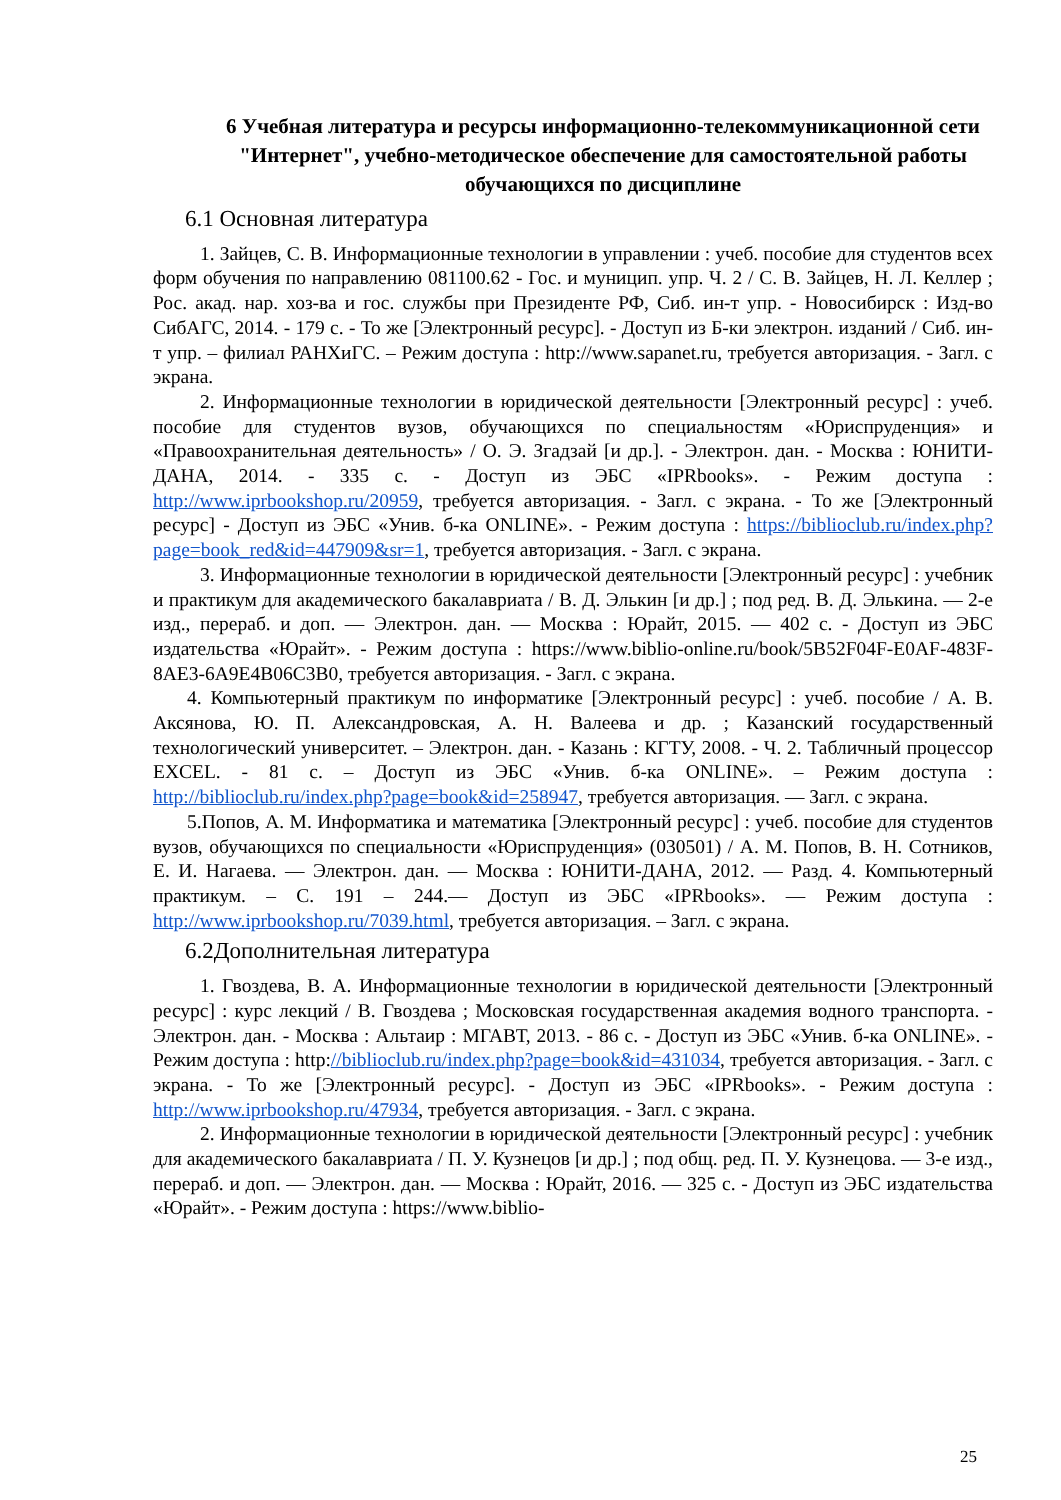6 Учебная литература и ресурсы информационно-телекоммуникационной сети "Интернет", учебно-методическое обеспечение для самостоятельной работы обучающихся по дисциплине
6.1 Основная литература
1. Зайцев, С. В. Информационные технологии в управлении : учеб. пособие для студентов всех форм обучения по направлению 081100.62 - Гос. и муницип. упр. Ч. 2 / С. В. Зайцев, Н. Л. Келлер ; Рос. акад. нар. хоз-ва и гос. службы при Президенте РФ, Сиб. ин-т упр. - Новосибирск : Изд-во СибАГС, 2014. - 179 с. - То же [Электронный ресурс]. - Доступ из Б-ки электрон. изданий / Сиб. ин-т упр. – филиал РАНХиГС. – Режим доступа : http://www.sapanet.ru, требуется авторизация. - Загл. с экрана.
2. Информационные технологии в юридической деятельности [Электронный ресурс] : учеб. пособие для студентов вузов, обучающихся по специальностям «Юриспруденция» и «Правоохранительная деятельность» / О. Э. Згадзай [и др.]. - Электрон. дан. - Москва : ЮНИТИ-ДАНА, 2014. - 335 с. - Доступ из ЭБС «IPRbooks». - Режим доступа : http://www.iprbookshop.ru/20959, требуется авторизация. - Загл. с экрана. - То же [Электронный ресурс] - Доступ из ЭБС «Унив. б-ка ONLINE». - Режим доступа : https://biblioclub.ru/index.php?page=book_red&id=447909&sr=1, требуется авторизация. - Загл. с экрана.
3. Информационные технологии в юридической деятельности [Электронный ресурс] : учебник и практикум для академического бакалавриата / В. Д. Элькин [и др.] ; под ред. В. Д. Элькина. — 2-е изд., перераб. и доп. — Электрон. дан. — Москва : Юрайт, 2015. — 402 с. - Доступ из ЭБС издательства «Юрайт». - Режим доступа : https://www.biblio-online.ru/book/5B52F04F-E0AF-483F-8AE3-6A9E4B06C3B0, требуется авторизация. - Загл. с экрана.
4. Компьютерный практикум по информатике [Электронный ресурс] : учеб. пособие / А. В. Аксянова, Ю. П. Александровская, А. Н. Валеева и др. ; Казанский государственный технологический университет. – Электрон. дан. - Казань : КГТУ, 2008. - Ч. 2. Табличный процессор EXCEL. - 81 с. – Доступ из ЭБС «Унив. б-ка ONLINE». – Режим доступа : http://biblioclub.ru/index.php?page=book&id=258947, требуется авторизация. — Загл. с экрана.
5.Попов, А. М. Информатика и математика [Электронный ресурс] : учеб. пособие для студентов вузов, обучающихся по специальности «Юриспруденция» (030501) / А. М. Попов, В. Н. Сотников, Е. И. Нагаева. — Электрон. дан. — Москва : ЮНИТИ-ДАНА, 2012. — Разд. 4. Компьютерный практикум. – С. 191 – 244.— Доступ из ЭБС «IPRbooks». — Режим доступа : http://www.iprbookshop.ru/7039.html, требуется авторизация. – Загл. с экрана.
6.2Дополнительная литература
1. Гвоздева, В. А. Информационные технологии в юридической деятельности [Электронный ресурс] : курс лекций / В. Гвоздева ; Московская государственная академия водного транспорта. - Электрон. дан. - Москва : Альтаир : МГАВТ, 2013. - 86 с. - Доступ из ЭБС «Унив. б-ка ONLINE». - Режим доступа : http://biblioclub.ru/index.php?page=book&id=431034, требуется авторизация. - Загл. с экрана. - То же [Электронный ресурс]. - Доступ из ЭБС «IPRbooks». - Режим доступа : http://www.iprbookshop.ru/47934, требуется авторизация. - Загл. с экрана.
2. Информационные технологии в юридической деятельности [Электронный ресурс] : учебник для академического бакалавриата / П. У. Кузнецов [и др.] ; под общ. ред. П. У. Кузнецова. — 3-е изд., перераб. и доп. — Электрон. дан. — Москва : Юрайт, 2016. — 325 с. - Доступ из ЭБС издательства «Юрайт». - Режим доступа : https://www.biblio-
25